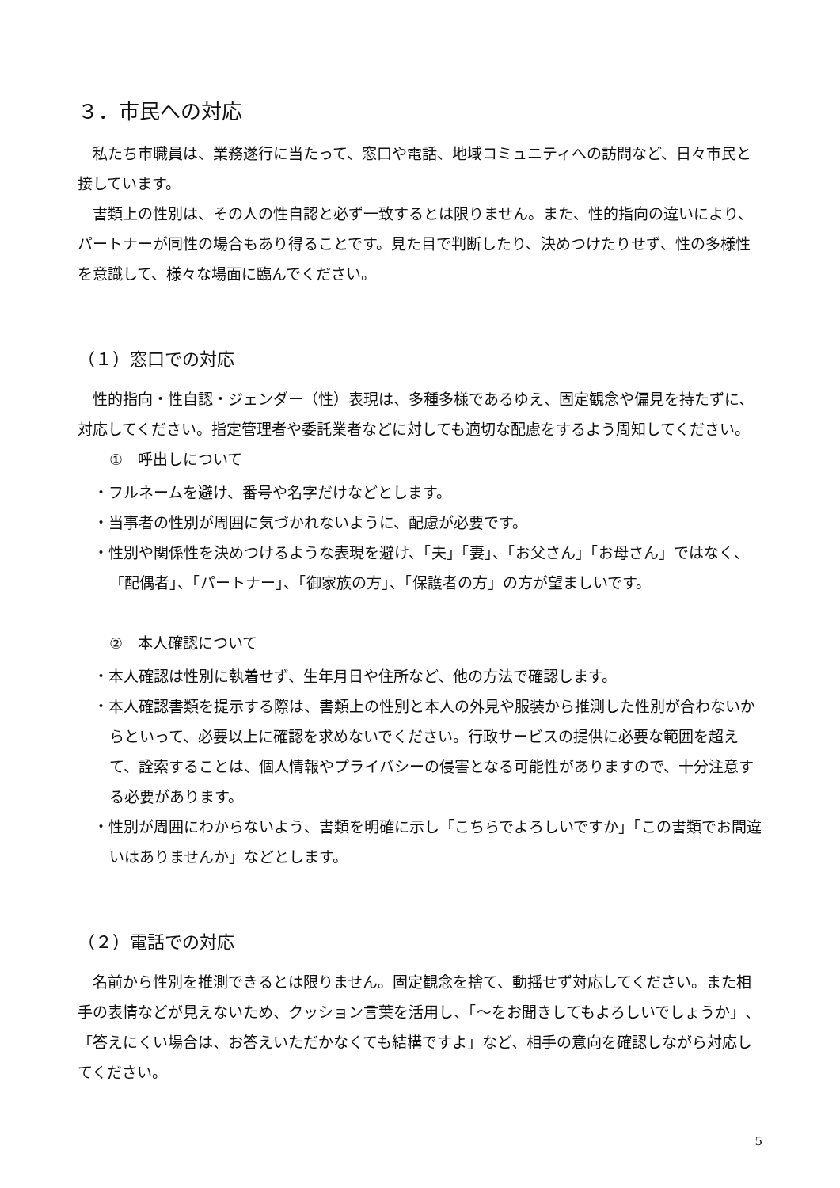３．市民への対応
私たち市職員は、業務遂行に当たって、窓口や電話、地域コミュニティへの訪問など、日々市民と接しています。
書類上の性別は、その人の性自認と必ず一致するとは限りません。また、性的指向の違いにより、パートナーが同性の場合もあり得ることです。見た目で判断したり、決めつけたりせず、性の多様性を意識して、様々な場面に臨んでください。
（１）窓口での対応
性的指向・性自認・ジェンダー（性）表現は、多種多様であるゆえ、固定観念や偏見を持たずに、対応してください。指定管理者や委託業者などに対しても適切な配慮をするよう周知してください。
①　呼出しについて
・フルネームを避け、番号や名字だけなどとします。
・当事者の性別が周囲に気づかれないように、配慮が必要です。
・性別や関係性を決めつけるような表現を避け、「夫」「妻」、「お父さん」「お母さん」ではなく、「配偶者」、「パートナー」、「御家族の方」、「保護者の方」の方が望ましいです。
②　本人確認について
・本人確認は性別に執着せず、生年月日や住所など、他の方法で確認します。
・本人確認書類を提示する際は、書類上の性別と本人の外見や服装から推測した性別が合わないからといって、必要以上に確認を求めないでください。行政サービスの提供に必要な範囲を超えて、詮索することは、個人情報やプライバシーの侵害となる可能性がありますので、十分注意する必要があります。
・性別が周囲にわからないよう、書類を明確に示し「こちらでよろしいですか」「この書類でお間違いはありませんか」などとします。
（２）電話での対応
名前から性別を推測できるとは限りません。固定観念を捨て、動揺せず対応してください。また相手の表情などが見えないため、クッション言葉を活用し、「～をお聞きしてもよろしいでしょうか」、「答えにくい場合は、お答えいただかなくても結構ですよ」など、相手の意向を確認しながら対応してください。
5